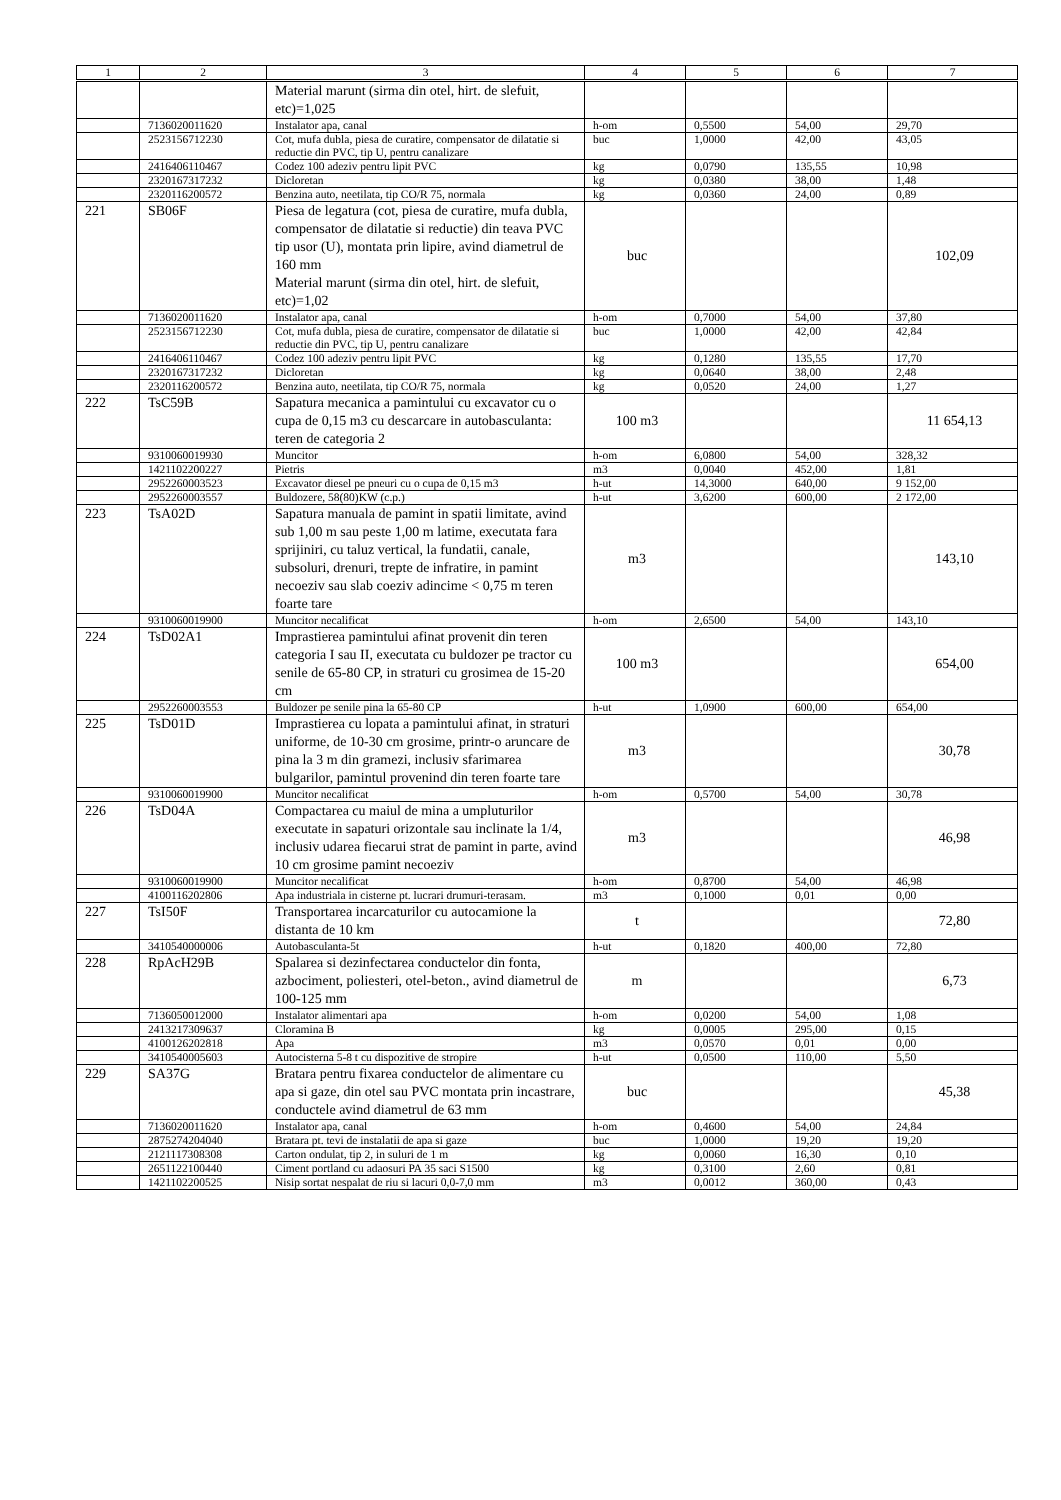| 1 | 2 | 3 | 4 | 5 | 6 | 7 |
| --- | --- | --- | --- | --- | --- | --- |
| | | Material marunt (sirma din otel, hirt. de slefuit, etc)=1,025 | | | | |
| | 7136020011620 | Instalator apa, canal | h-om | 0,5500 | 54,00 | 29,70 |
| | 2523156712230 | Cot, mufa dubla, piesa de curatire, compensator de dilatatie si reductie din PVC, tip U, pentru canalizare | buc | 1,0000 | 42,00 | 43,05 |
| | 2416406110467 | Codez 100 adeziv pentru lipit PVC | kg | 0,0790 | 135,55 | 10,98 |
| | 2320167317232 | Dicloretan | kg | 0,0380 | 38,00 | 1,48 |
| | 2320116200572 | Benzina auto, neetilata, tip CO/R 75, normala | kg | 0,0360 | 24,00 | 0,89 |
| 221 | SB06F | Piesa de legatura (cot, piesa de curatire, mufa dubla, compensator de dilatatie si reductie) din teava PVC tip usor (U), montata prin lipire, avind diametrul de 160 mm Material marunt (sirma din otel, hirt. de slefuit, etc)=1,02 | buc | | | 102,09 |
| | 7136020011620 | Instalator apa, canal | h-om | 0,7000 | 54,00 | 37,80 |
| | 2523156712230 | Cot, mufa dubla, piesa de curatire, compensator de dilatatie si reductie din PVC, tip U, pentru canalizare | buc | 1,0000 | 42,00 | 42,84 |
| | 2416406110467 | Codez 100 adeziv pentru lipit PVC | kg | 0,1280 | 135,55 | 17,70 |
| | 2320167317232 | Dicloretan | kg | 0,0640 | 38,00 | 2,48 |
| | 2320116200572 | Benzina auto, neetilata, tip CO/R 75, normala | kg | 0,0520 | 24,00 | 1,27 |
| 222 | TsC59B | Sapatura mecanica a pamintului cu excavator cu o cupa de 0,15 m3 cu descarcare in autobasculanta: teren de categoria 2 | 100 m3 | | | 11 654,13 |
| | 9310060019930 | Muncitor | h-om | 6,0800 | 54,00 | 328,32 |
| | 1421102200227 | Pietris | m3 | 0,0040 | 452,00 | 1,81 |
| | 2952260003523 | Excavator diesel pe pneuri cu o cupa de 0,15 m3 | h-ut | 14,3000 | 640,00 | 9 152,00 |
| | 2952260003557 | Buldozere, 58(80)KW (c.p.) | h-ut | 3,6200 | 600,00 | 2 172,00 |
| 223 | TsA02D | Sapatura manuala de pamint in spatii limitate, avind sub 1,00 m sau peste 1,00 m latime, executata fara sprijiniri, cu taluz vertical, la fundatii, canale, subsoluri, drenuri, trepte de infratire, in pamint necoeziv sau slab coeziv adincime < 0,75 m teren foarte tare | m3 | | | 143,10 |
| | 9310060019900 | Muncitor necalificat | h-om | 2,6500 | 54,00 | 143,10 |
| 224 | TsD02A1 | Imprastierea pamintului afinat provenit din teren categoria I sau II, executata cu buldozer pe tractor cu senile de 65-80 CP, in straturi cu grosimea de 15-20 cm | 100 m3 | | | 654,00 |
| | 2952260003553 | Buldozer pe senile pina la 65-80 CP | h-ut | 1,0900 | 600,00 | 654,00 |
| 225 | TsD01D | Imprastierea cu lopata a pamintului afinat, in straturi uniforme, de 10-30 cm grosime, printr-o aruncare de pina la 3 m din gramezi, inclusiv sfarimarea bulgarilor, pamintul provenind din teren foarte tare | m3 | | | 30,78 |
| | 9310060019900 | Muncitor necalificat | h-om | 0,5700 | 54,00 | 30,78 |
| 226 | TsD04A | Compactarea cu maiul de mina a umpluturilor executate in sapaturi orizontale sau inclinate la 1/4, inclusiv udarea fiecarui strat de pamint in parte, avind 10 cm grosime pamint necoeziv | m3 | | | 46,98 |
| | 9310060019900 | Muncitor necalificat | h-om | 0,8700 | 54,00 | 46,98 |
| | 4100116202806 | Apa industriala in cisterne pt. lucrari drumuri-terasam. | m3 | 0,1000 | 0,01 | 0,00 |
| 227 | TsI50F | Transportarea incarcaturilor cu autocamione la distanta de 10 km | t | | | 72,80 |
| | 3410540000006 | Autobasculanta-5t | h-ut | 0,1820 | 400,00 | 72,80 |
| 228 | RpAcH29B | Spalarea si dezinfectarea conductelor din fonta, azbociment, poliesteri, otel-beton., avind diametrul de 100-125 mm | m | | | 6,73 |
| | 7136050012000 | Instalator alimentari apa | h-om | 0,0200 | 54,00 | 1,08 |
| | 2413217309637 | Cloramina B | kg | 0,0005 | 295,00 | 0,15 |
| | 4100126202818 | Apa | m3 | 0,0570 | 0,01 | 0,00 |
| | 3410540005603 | Autocisterna 5-8 t cu dispozitive de stropire | h-ut | 0,0500 | 110,00 | 5,50 |
| 229 | SA37G | Bratara pentru fixarea conductelor de alimentare cu apa si gaze, din otel sau PVC montata prin incastrare, conductele avind diametrul de 63 mm | buc | | | 45,38 |
| | 7136020011620 | Instalator apa, canal | h-om | 0,4600 | 54,00 | 24,84 |
| | 2875274204040 | Bratara pt. tevi de instalatii de apa si gaze | buc | 1,0000 | 19,20 | 19,20 |
| | 2121117308308 | Carton ondulat, tip 2, in suluri de 1 m | kg | 0,0060 | 16,30 | 0,10 |
| | 2651122100440 | Ciment portland cu adaosuri PA 35 saci S1500 | kg | 0,3100 | 2,60 | 0,81 |
| | 1421102200525 | Nisip sortat nespalat de riu si lacuri 0,0-7,0 mm | m3 | 0,0012 | 360,00 | 0,43 |